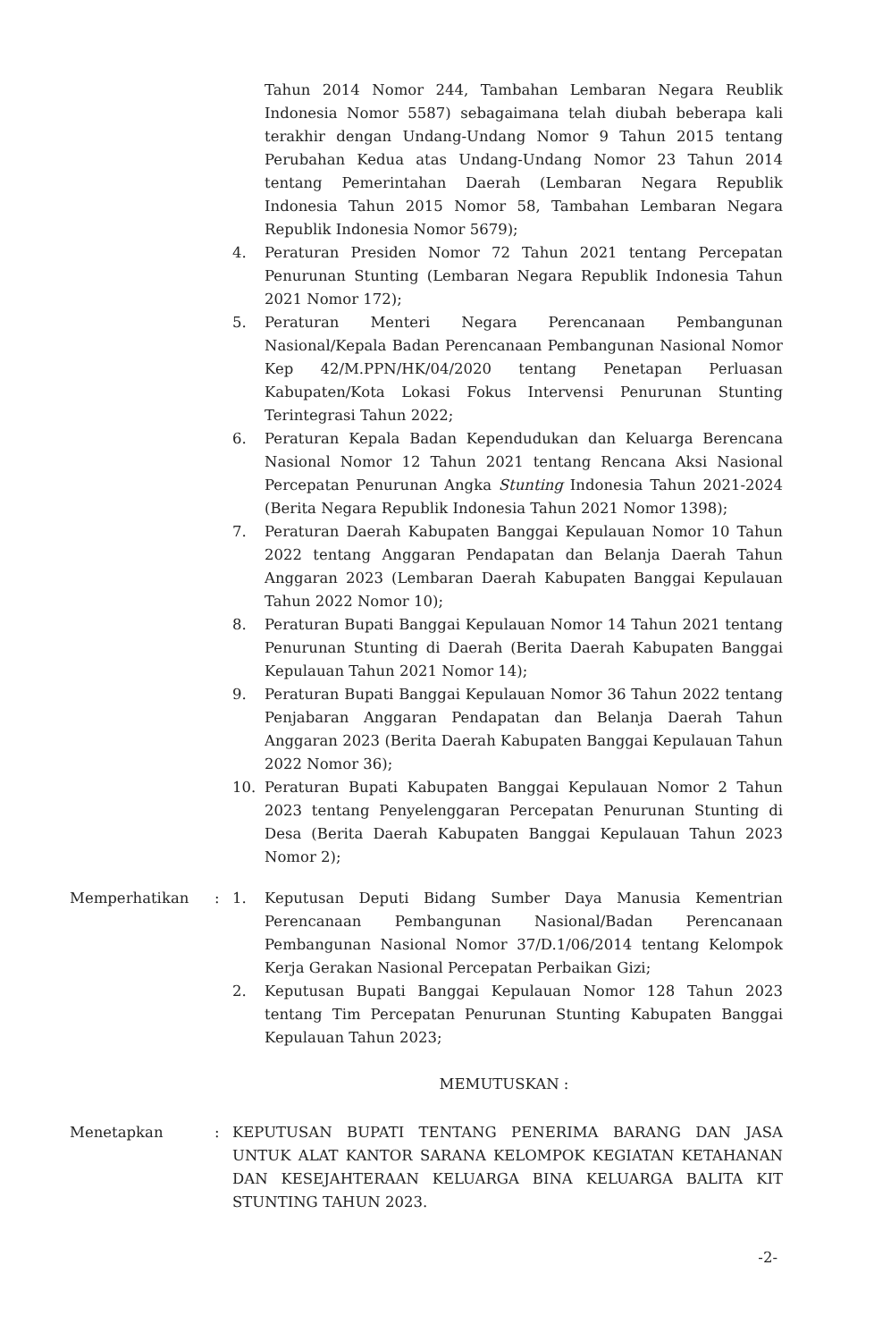Tahun 2014 Nomor 244, Tambahan Lembaran Negara Reublik Indonesia Nomor 5587) sebagaimana telah diubah beberapa kali terakhir dengan Undang-Undang Nomor 9 Tahun 2015 tentang Perubahan Kedua atas Undang-Undang Nomor 23 Tahun 2014 tentang Pemerintahan Daerah (Lembaran Negara Republik Indonesia Tahun 2015 Nomor 58, Tambahan Lembaran Negara Republik Indonesia Nomor 5679);
4. Peraturan Presiden Nomor 72 Tahun 2021 tentang Percepatan Penurunan Stunting (Lembaran Negara Republik Indonesia Tahun 2021 Nomor 172);
5. Peraturan Menteri Negara Perencanaan Pembangunan Nasional/Kepala Badan Perencanaan Pembangunan Nasional Nomor Kep 42/M.PPN/HK/04/2020 tentang Penetapan Perluasan Kabupaten/Kota Lokasi Fokus Intervensi Penurunan Stunting Terintegrasi Tahun 2022;
6. Peraturan Kepala Badan Kependudukan dan Keluarga Berencana Nasional Nomor 12 Tahun 2021 tentang Rencana Aksi Nasional Percepatan Penurunan Angka Stunting Indonesia Tahun 2021-2024 (Berita Negara Republik Indonesia Tahun 2021 Nomor 1398);
7. Peraturan Daerah Kabupaten Banggai Kepulauan Nomor 10 Tahun 2022 tentang Anggaran Pendapatan dan Belanja Daerah Tahun Anggaran 2023 (Lembaran Daerah Kabupaten Banggai Kepulauan Tahun 2022 Nomor 10);
8. Peraturan Bupati Banggai Kepulauan Nomor 14 Tahun 2021 tentang Penurunan Stunting di Daerah (Berita Daerah Kabupaten Banggai Kepulauan Tahun 2021 Nomor 14);
9. Peraturan Bupati Banggai Kepulauan Nomor 36 Tahun 2022 tentang Penjabaran Anggaran Pendapatan dan Belanja Daerah Tahun Anggaran 2023 (Berita Daerah Kabupaten Banggai Kepulauan Tahun 2022 Nomor 36);
10. Peraturan Bupati Kabupaten Banggai Kepulauan Nomor 2 Tahun 2023 tentang Penyelenggaran Percepatan Penurunan Stunting di Desa (Berita Daerah Kabupaten Banggai Kepulauan Tahun 2023 Nomor 2);
Memperhatikan : 1. Keputusan Deputi Bidang Sumber Daya Manusia Kementrian Perencanaan Pembangunan Nasional/Badan Perencanaan Pembangunan Nasional Nomor 37/D.1/06/2014 tentang Kelompok Kerja Gerakan Nasional Percepatan Perbaikan Gizi;
2. Keputusan Bupati Banggai Kepulauan Nomor 128 Tahun 2023 tentang Tim Percepatan Penurunan Stunting Kabupaten Banggai Kepulauan Tahun 2023;
MEMUTUSKAN :
Menetapkan : KEPUTUSAN BUPATI TENTANG PENERIMA BARANG DAN JASA UNTUK ALAT KANTOR SARANA KELOMPOK KEGIATAN KETAHANAN DAN KESEJAHTERAAN KELUARGA BINA KELUARGA BALITA KIT STUNTING TAHUN 2023.
-2-